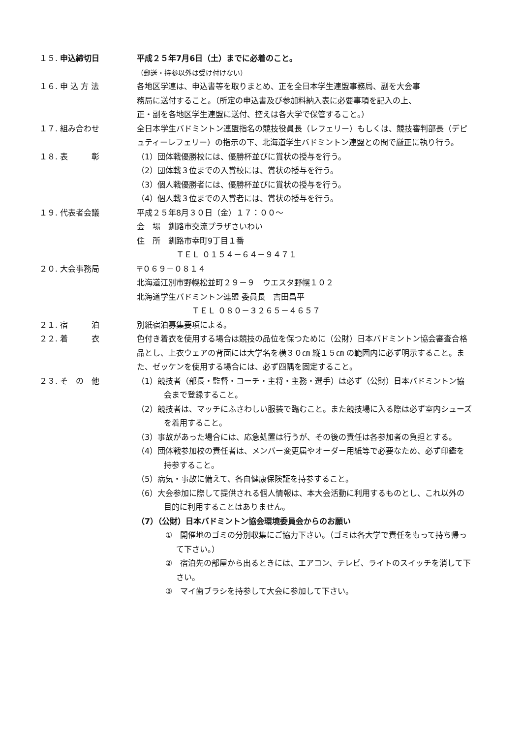１５. 申込締切日 平成２５年7月6日（土）までに必着のこと。
（郵送・持参以外は受け付けない）
１６. 申 込 方 法 各地区学連は、申込書等を取りまとめ、正を全日本学生連盟事務局、副を大会事
務局に送付すること。（所定の申込書及び参加料納入表に必要事項を記入の上、
正・副を各地区学生連盟に送付、控えは各大学で保管すること。）
１７. 組み合わせ 全日本学生バドミントン連盟指名の競技役員長（レフェリー）もしくは、競技審判部長（デピュティーレフェリー）の指示の下、北海道学生バドミントン連盟との間で厳正に執り行う。
１８. 表　　　彰 （1）団体戦優勝校には、優勝杯並びに賞状の授与を行う。
（2）団体戦３位までの入賞校には、賞状の授与を行う。
（3）個人戦優勝者には、優勝杯並びに賞状の授与を行う。
（4）個人戦３位までの入賞者には、賞状の授与を行う。
１９. 代表者会議 平成２５年8月３０日（金）１７：００～
会　場　釧路市交流プラザさいわい
住　所　釧路市幸町9丁目１番
　　　　　ＴＥＬ ０１５４－６４－９４７１
２０. 大会事務局 〒０６９－０８１４
北海道江別市野幌松並町２９－９　ウエスタ野幌１０２
北海道学生バドミントン連盟 委員長　吉田昌平
　　　　　　　ＴＥＬ ０８０－３２６５－４６５７
２１. 宿　　　泊 別紙宿泊募集要項による。
２２. 着　　　衣 色付き着衣を使用する場合は競技の品位を保つために（公財）日本バドミントン協会審査合格品とし、上衣ウェアの背面には大学名を横３０㎝ 縦１５㎝ の範囲内に必ず明示すること。また、ゼッケンを使用する場合には、必ず四隅を固定すること。
２３. そ　の　他 （1）競技者（部長・監督・コーチ・主将・主務・選手）は必ず（公財）日本バドミントン協会まで登録すること。
（2）競技者は、マッチにふさわしい服装で臨むこと。また競技場に入る際は必ず室内シューズを着用すること。
（3）事故があった場合には、応急処置は行うが、その後の責任は各参加者の負担とする。
（4）団体戦参加校の責任者は、メンバー変更届やオーダー用紙等で必要なため、必ず印鑑を持参すること。
（5）病気・事故に備えて、各自健康保険証を持参すること。
（6）大会参加に際して提供される個人情報は、本大会活動に利用するものとし、これ以外の目的に利用することはありません。
（7）（公財）日本バドミントン協会環境委員会からのお願い
①　開催地のゴミの分別収集にご協力下さい。（ゴミは各大学で責任をもって持ち帰って下さい。）
②　宿泊先の部屋から出るときには、エアコン、テレビ、ライトのスイッチを消して下さい。
③　マイ歯ブラシを持参して大会に参加して下さい。